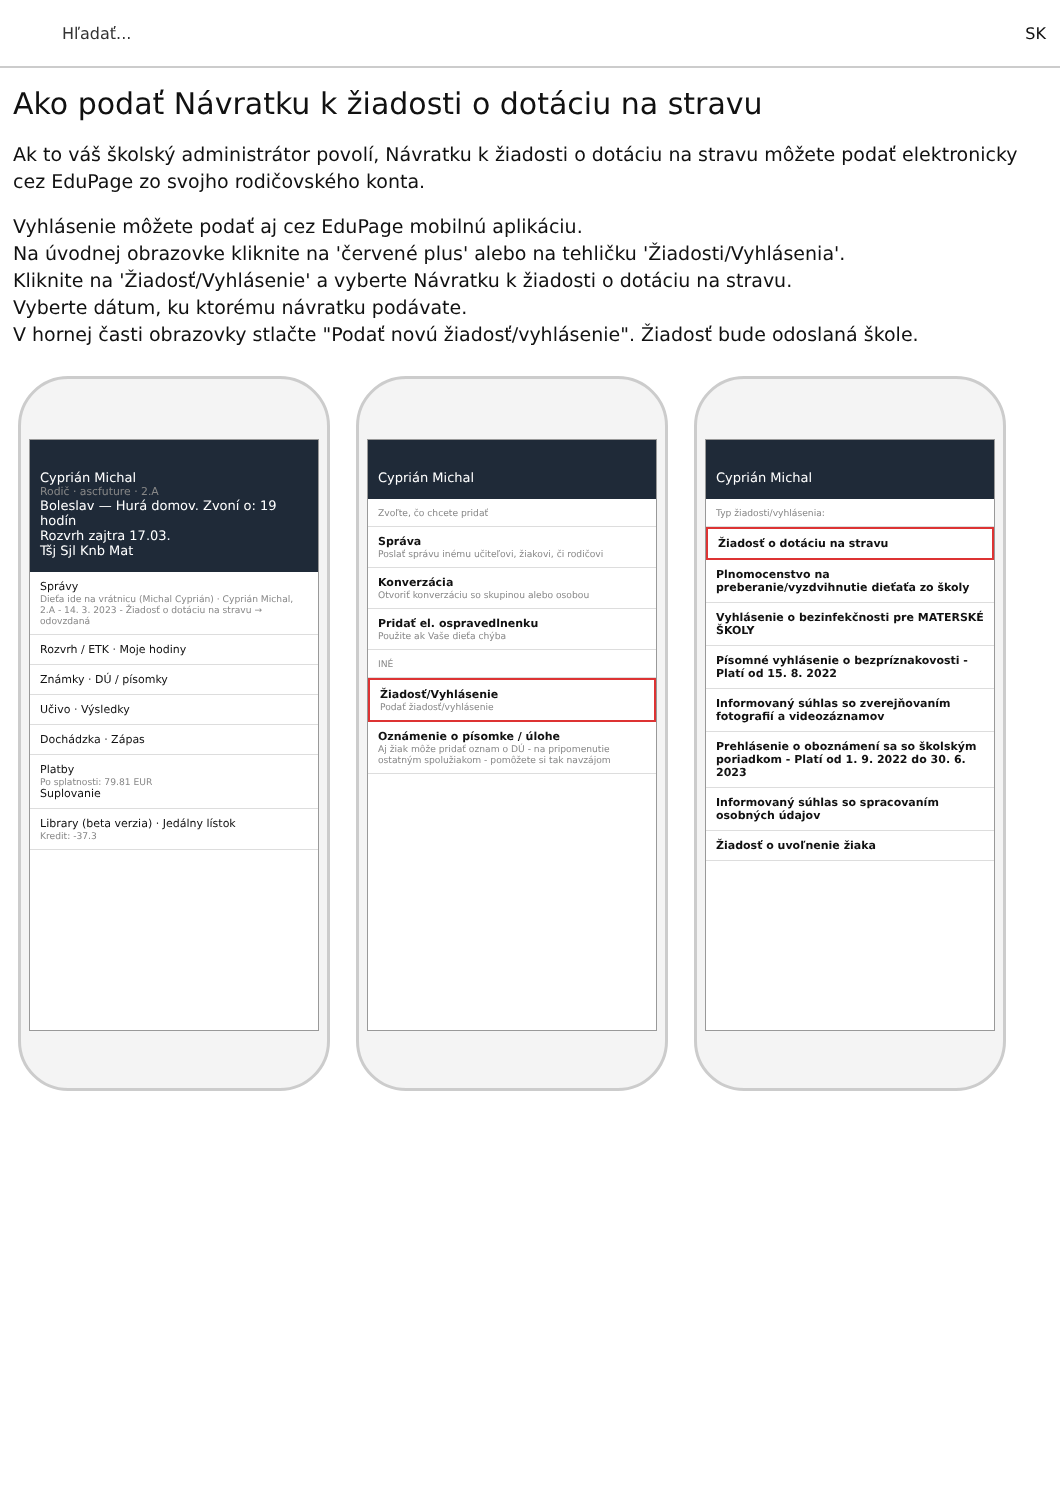Hľadať... SK
Ako podať Návratku k žiadosti o dotáciu na stravu
Ak to váš školský administrátor povolí, Návratku k žiadosti o dotáciu na stravu môžete podať elektronicky cez EduPage zo svojho rodičovského konta.
Vyhlásenie môžete podať aj cez EduPage mobilnú aplikáciu.
Na úvodnej obrazovke kliknite na 'červené plus' alebo na tehličku 'Žiadosti/Vyhlásenia'.
Kliknite na 'Žiadosť/Vyhlásenie' a vyberte Návratku k žiadosti o dotáciu na stravu.
Vyberte dátum, ku ktorému návratku podávate.
V hornej časti obrazovky stlačte "Podať novú žiadosť/vyhlásenie". Žiadosť bude odoslaná škole.
Cyprián Michal
Rodič · ascfuture · 2.A
Boleslav — Hurá domov. Zvoní o: 19 hodín
Rozvrh zajtra 17.03.
Tšj Sjl Knb Mat
Správy
Dieťa ide na vrátnicu (Michal Cyprián) · Cyprián Michal, 2.A - 14. 3. 2023 - Žiadosť o dotáciu na stravu → odovzdaná
Rozvrh / ETK · Moje hodiny
Známky · DÚ / písomky
Učivo · Výsledky
Dochádzka · Zápas
Platby
Po splatnosti: 79.81 EUR
Suplovanie
Library (beta verzia) · Jedálny lístok
Kredit: -37.3
Cyprián Michal
Zvoľte, čo chcete pridať
Správa
Poslať správu inému učiteľovi, žiakovi, či rodičovi
Konverzácia
Otvoriť konverzáciu so skupinou alebo osobou
Pridať el. ospravedlnenku
Použite ak Vaše dieťa chýba
INÉ
Žiadosť/Vyhlásenie
Podať žiadosť/vyhlásenie
Oznámenie o písomke / úlohe
Aj žiak môže pridať oznam o DÚ - na pripomenutie ostatným spolužiakom - pomôžete si tak navzájom
Cyprián Michal
Typ žiadosti/vyhlásenia:
Žiadosť o dotáciu na stravu
Plnomocenstvo na preberanie/vyzdvihnutie dieťaťa zo školy
Vyhlásenie o bezinfekčnosti pre MATERSKÉ ŠKOLY
Písomné vyhlásenie o bezpríznakovosti - Platí od 15. 8. 2022
Informovaný súhlas so zverejňovaním fotografií a videozáznamov
Prehlásenie o oboznámení sa so školským poriadkom - Platí od 1. 9. 2022 do 30. 6. 2023
Informovaný súhlas so spracovaním osobných údajov
Žiadosť o uvoľnenie žiaka